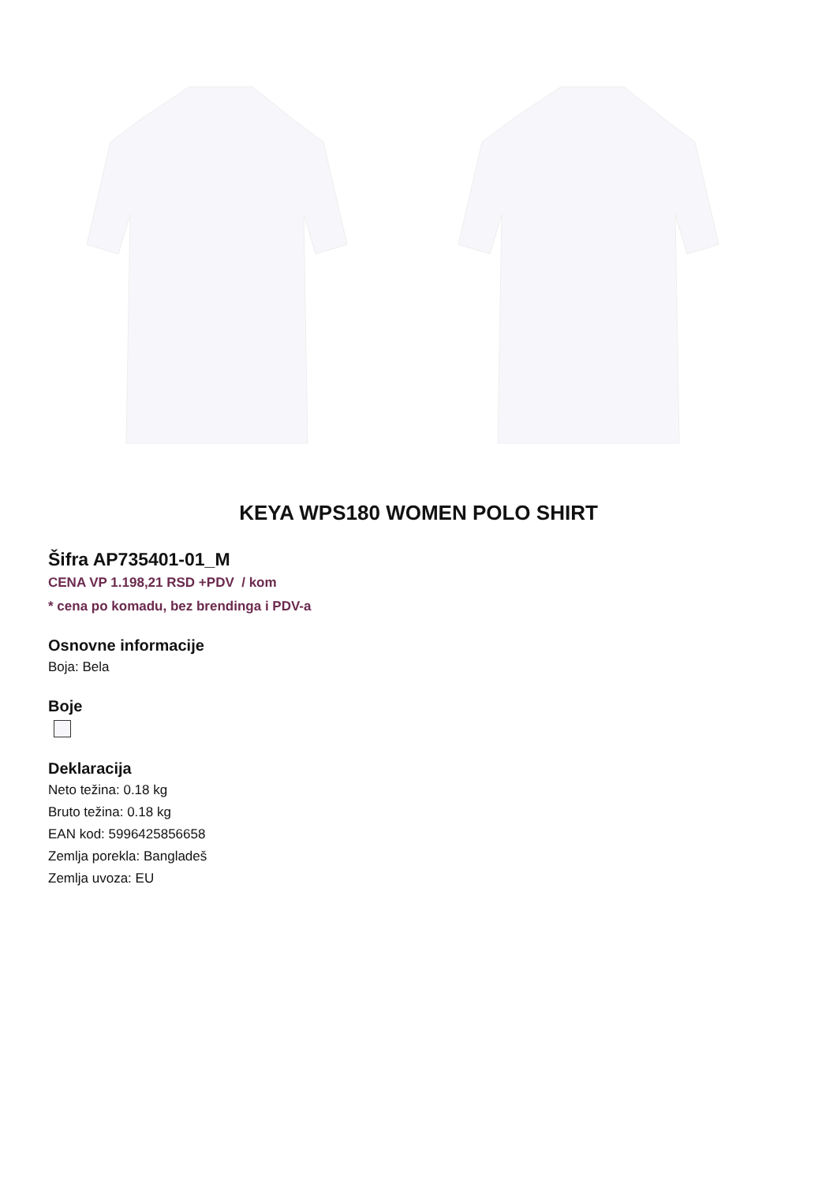KEYA WPS180 WOMEN POLO SHIRT
Šifra AP735401-01_M
CENA VP 1.198,21 RSD +PDV / kom
* cena po komadu, bez brendinga i PDV-a
Osnovne informacije
Boja: Bela
Boje
Deklaracija
Neto težina: 0.18 kg
Bruto težina: 0.18 kg
EAN kod: 5996425856658
Zemlja porekla: Bangladeš
Zemlja uvoza: EU